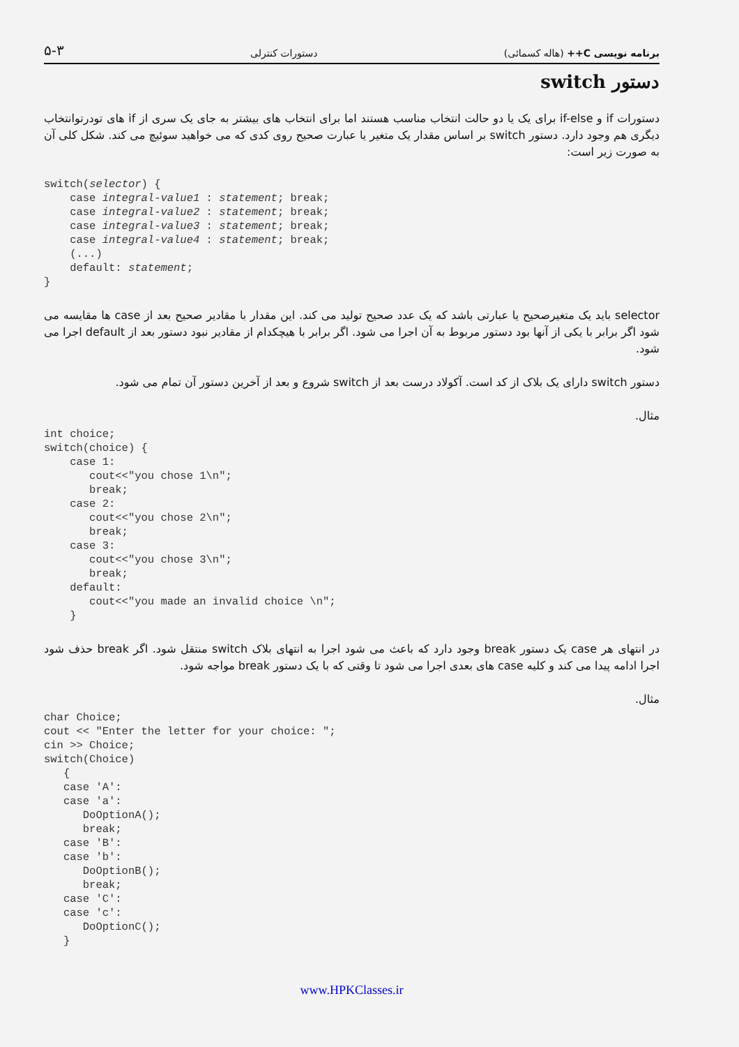برنامه نویسی C++ (هاله کسمائی) دستورات کنترلی ۵-۳
دستور switch
دستورات if و if-else برای یک یا دو حالت انتخاب مناسب هستند اما برای انتخاب های بیشتر به جای یک سری از if های تودرتوانتخاب دیگری هم وجود دارد. دستور switch بر اساس مقدار یک متغیر یا عبارت صحیح روی کدی که می خواهید سوئیچ می کند. شکل کلی آن به صورت زیر است:
switch(selector) {
    case integral-value1 : statement; break;
    case integral-value2 : statement; break;
    case integral-value3 : statement; break;
    case integral-value4 : statement; break;
    (...)
    default: statement;
}
selector باید یک متغیرصحیح یا عبارتی باشد که یک عدد صحیح تولید می کند. این مقدار با مقادیر صحیح بعد از case ها مقایسه می شود اگر برابر با یکی از آنها بود دستور مربوط به آن اجرا می شود. اگر برابر با هیچکدام از مقادیر نبود دستور بعد از default اجرا می شود.
دستور switch دارای یک بلاک از کد است. آکولاد درست بعد از switch شروع و بعد از آخرین دستور آن تمام می شود.
مثال.
int choice;
switch(choice) {
    case 1:
       cout<<"you chose 1\n";
       break;
    case 2:
       cout<<"you chose 2\n";
       break;
    case 3:
       cout<<"you chose 3\n";
       break;
    default:
       cout<<"you made an invalid choice \n";
    }
در انتهای هر case یک دستور break وجود دارد که باعث می شود اجرا به انتهای بلاک switch منتقل شود. اگر break حذف شود اجرا ادامه پیدا می کند و کلیه case های بعدی اجرا می شود تا وقتی که با یک دستور break مواجه شود.
مثال.
char Choice;
cout << "Enter the letter for your choice: ";
cin >> Choice;
switch(Choice)
   {
   case 'A':
   case 'a':
      DoOptionA();
      break;
   case 'B':
   case 'b':
      DoOptionB();
      break;
   case 'C':
   case 'c':
      DoOptionC();
   }
www.HPKClasses.ir